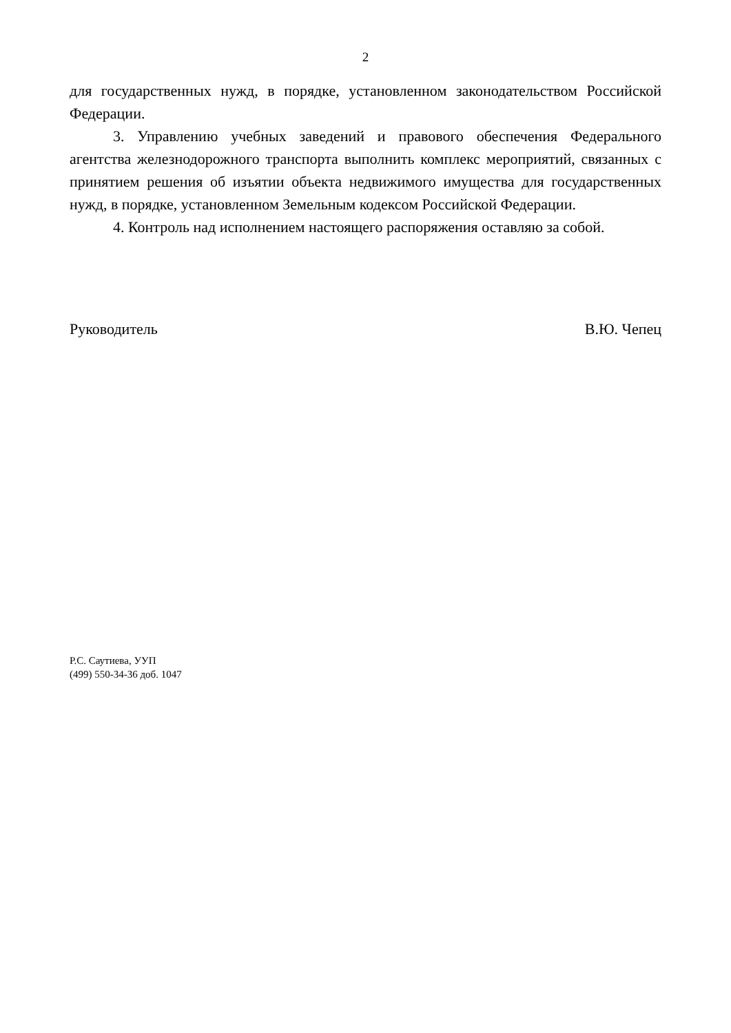2
для государственных нужд, в порядке, установленном законодательством Российской Федерации.
3. Управлению учебных заведений и правового обеспечения Федерального агентства железнодорожного транспорта выполнить комплекс мероприятий, связанных с принятием решения об изъятии объекта недвижимого имущества для государственных нужд, в порядке, установленном Земельным кодексом Российской Федерации.
4. Контроль над исполнением настоящего распоряжения оставляю за собой.
Руководитель В.Ю. Чепец
Р.С. Саутиева, УУП
(499) 550-34-36 доб. 1047